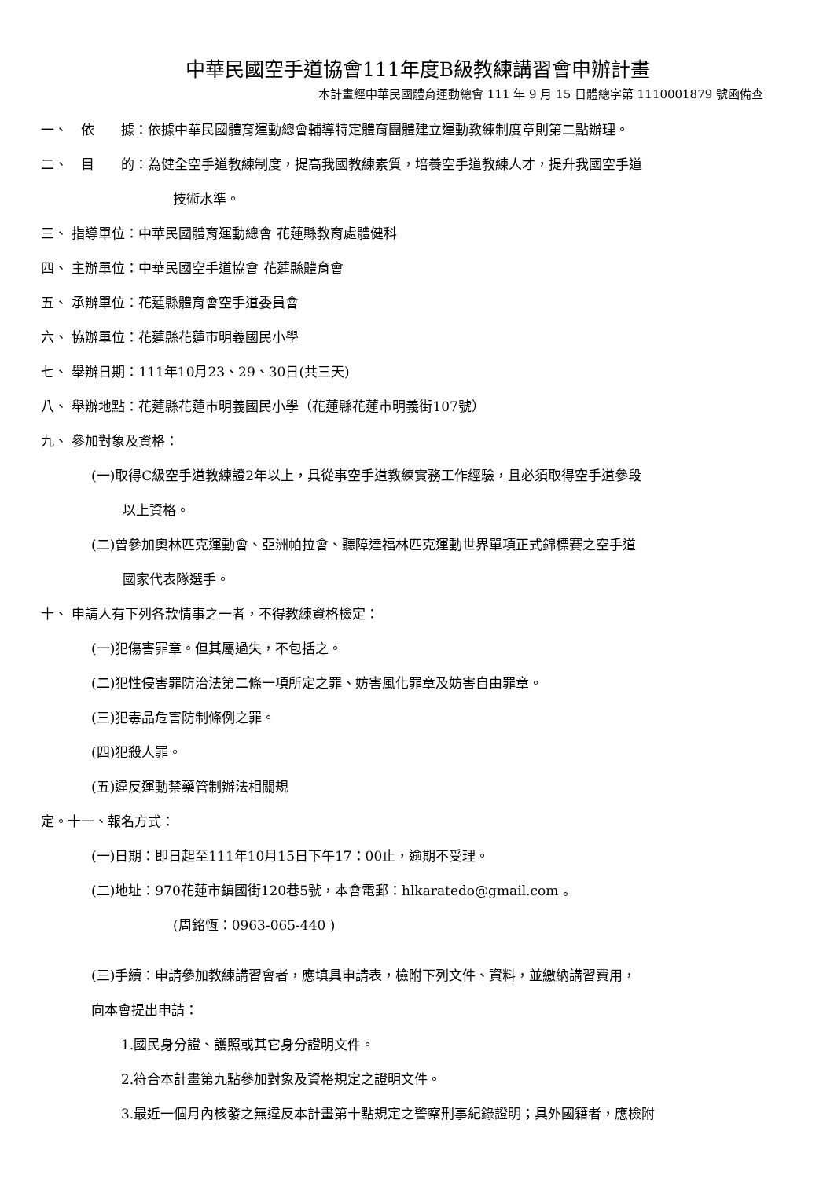中華民國空手道協會111年度B級教練講習會申辦計畫
本計畫經中華民國體育運動總會 111 年 9 月 15 日體總字第 1110001879 號函備查
一、　依　　據：依據中華民國體育運動總會輔導特定體育團體建立運動教練制度章則第二點辦理。
二、　目　　的：為健全空手道教練制度，提高我國教練素質，培養空手道教練人才，提升我國空手道
技術水準。
三、 指導單位：中華民國體育運動總會 花蓮縣教育處體健科
四、 主辦單位：中華民國空手道協會 花蓮縣體育會
五、 承辦單位：花蓮縣體育會空手道委員會
六、 協辦單位：花蓮縣花蓮市明義國民小學
七、 舉辦日期：111年10月23、29、30日(共三天)
八、 舉辦地點：花蓮縣花蓮市明義國民小學（花蓮縣花蓮市明義街107號）
九、 參加對象及資格：
(一)取得C級空手道教練證2年以上，具從事空手道教練實務工作經驗，且必須取得空手道參段
以上資格。
(二)曾參加奧林匹克運動會、亞洲帕拉會、聽障達福林匹克運動世界單項正式錦標賽之空手道
國家代表隊選手。
十、 申請人有下列各款情事之一者，不得教練資格檢定：
(一)犯傷害罪章。但其屬過失，不包括之。
(二)犯性侵害罪防治法第二條一項所定之罪、妨害風化罪章及妨害自由罪章。
(三)犯毒品危害防制條例之罪。
(四)犯殺人罪。
(五)違反運動禁藥管制辦法相關規
定。十一、報名方式：
(一)日期：即日起至111年10月15日下午17：00止，逾期不受理。
(二)地址：970花蓮市鎮國街120巷5號，本會電郵：hlkaratedo@gmail.com 。
(周銘恆：0963-065-440 )
(三)手續：申請參加教練講習會者，應填具申請表，檢附下列文件、資料，並繳納講習費用，
向本會提出申請：
1.國民身分證、護照或其它身分證明文件。
2.符合本計畫第九點參加對象及資格規定之證明文件。
3.最近一個月內核發之無違反本計畫第十點規定之警察刑事紀錄證明；具外國籍者，應檢附